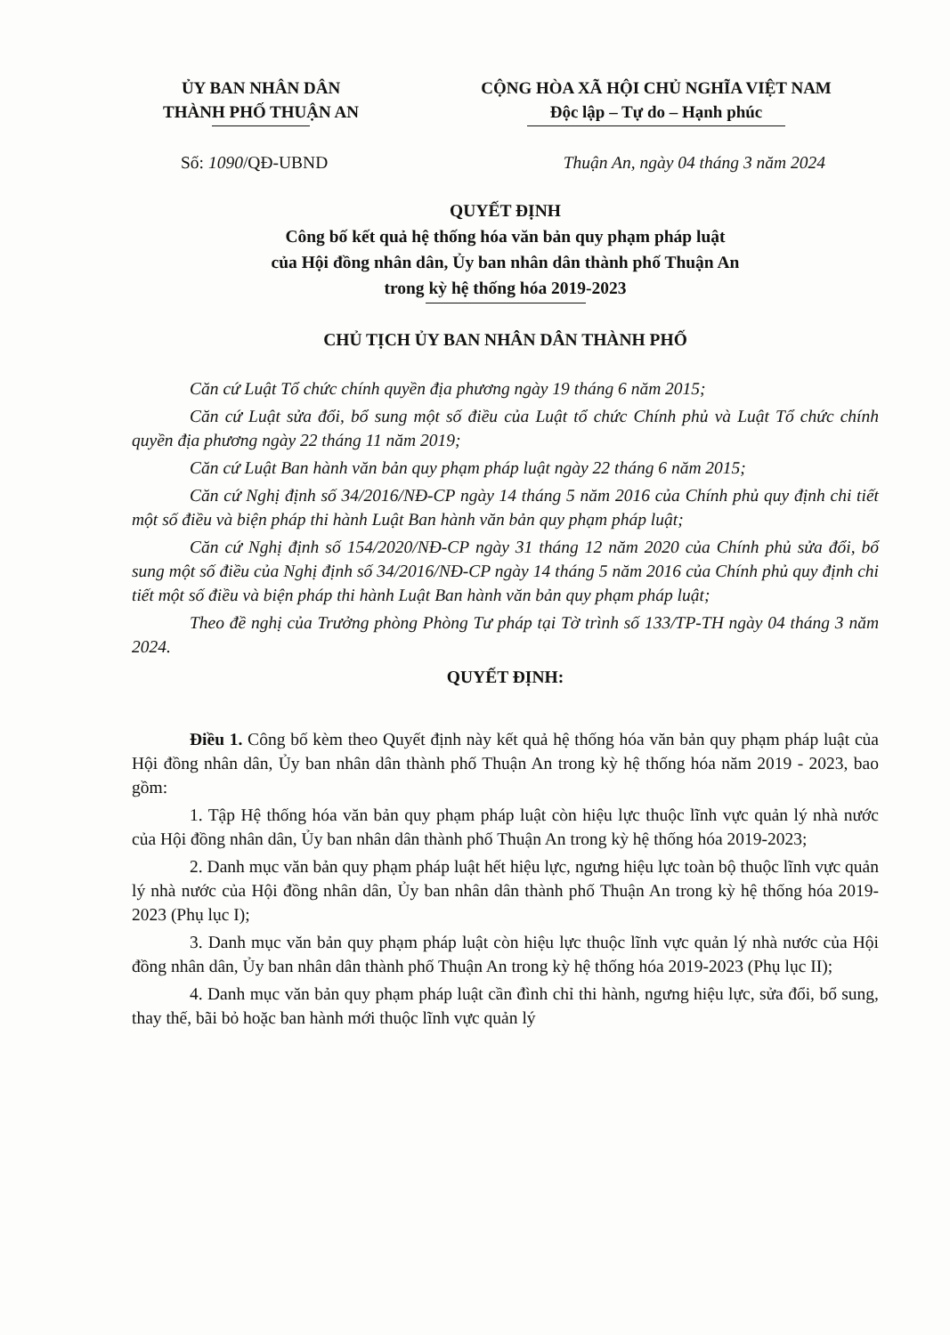ỦY BAN NHÂN DÂN
THÀNH PHỐ THUẬN AN
CỘNG HÒA XÃ HỘI CHỦ NGHĨA VIỆT NAM
Độc lập – Tự do – Hạnh phúc
Số: 1090/QĐ-UBND Thuận An, ngày 04 tháng 3 năm 2024
QUYẾT ĐỊNH
Công bố kết quả hệ thống hóa văn bản quy phạm pháp luật
của Hội đồng nhân dân, Ủy ban nhân dân thành phố Thuận An
trong kỳ hệ thống hóa 2019-2023
CHỦ TỊCH ỦY BAN NHÂN DÂN THÀNH PHỐ
Căn cứ Luật Tổ chức chính quyền địa phương ngày 19 tháng 6 năm 2015;
Căn cứ Luật sửa đổi, bổ sung một số điều của Luật tổ chức Chính phủ và Luật Tổ chức chính quyền địa phương ngày 22 tháng 11 năm 2019;
Căn cứ Luật Ban hành văn bản quy phạm pháp luật ngày 22 tháng 6 năm 2015;
Căn cứ Nghị định số 34/2016/NĐ-CP ngày 14 tháng 5 năm 2016 của Chính phủ quy định chi tiết một số điều và biện pháp thi hành Luật Ban hành văn bản quy phạm pháp luật;
Căn cứ Nghị định số 154/2020/NĐ-CP ngày 31 tháng 12 năm 2020 của Chính phủ sửa đổi, bổ sung một số điều của Nghị định số 34/2016/NĐ-CP ngày 14 tháng 5 năm 2016 của Chính phủ quy định chi tiết một số điều và biện pháp thi hành Luật Ban hành văn bản quy phạm pháp luật;
Theo đề nghị của Trưởng phòng Phòng Tư pháp tại Tờ trình số 133/TP-TH ngày 04 tháng 3 năm 2024.
QUYẾT ĐỊNH:
Điều 1. Công bố kèm theo Quyết định này kết quả hệ thống hóa văn bản quy phạm pháp luật của Hội đồng nhân dân, Ủy ban nhân dân thành phố Thuận An trong kỳ hệ thống hóa năm 2019 - 2023, bao gồm:
1. Tập Hệ thống hóa văn bản quy phạm pháp luật còn hiệu lực thuộc lĩnh vực quản lý nhà nước của Hội đồng nhân dân, Ủy ban nhân dân thành phố Thuận An trong kỳ hệ thống hóa 2019-2023;
2. Danh mục văn bản quy phạm pháp luật hết hiệu lực, ngưng hiệu lực toàn bộ thuộc lĩnh vực quản lý nhà nước của Hội đồng nhân dân, Ủy ban nhân dân thành phố Thuận An trong kỳ hệ thống hóa 2019-2023 (Phụ lục I);
3. Danh mục văn bản quy phạm pháp luật còn hiệu lực thuộc lĩnh vực quản lý nhà nước của Hội đồng nhân dân, Ủy ban nhân dân thành phố Thuận An trong kỳ hệ thống hóa 2019-2023 (Phụ lục II);
4. Danh mục văn bản quy phạm pháp luật cần đình chỉ thi hành, ngưng hiệu lực, sửa đổi, bổ sung, thay thế, bãi bỏ hoặc ban hành mới thuộc lĩnh vực quản lý